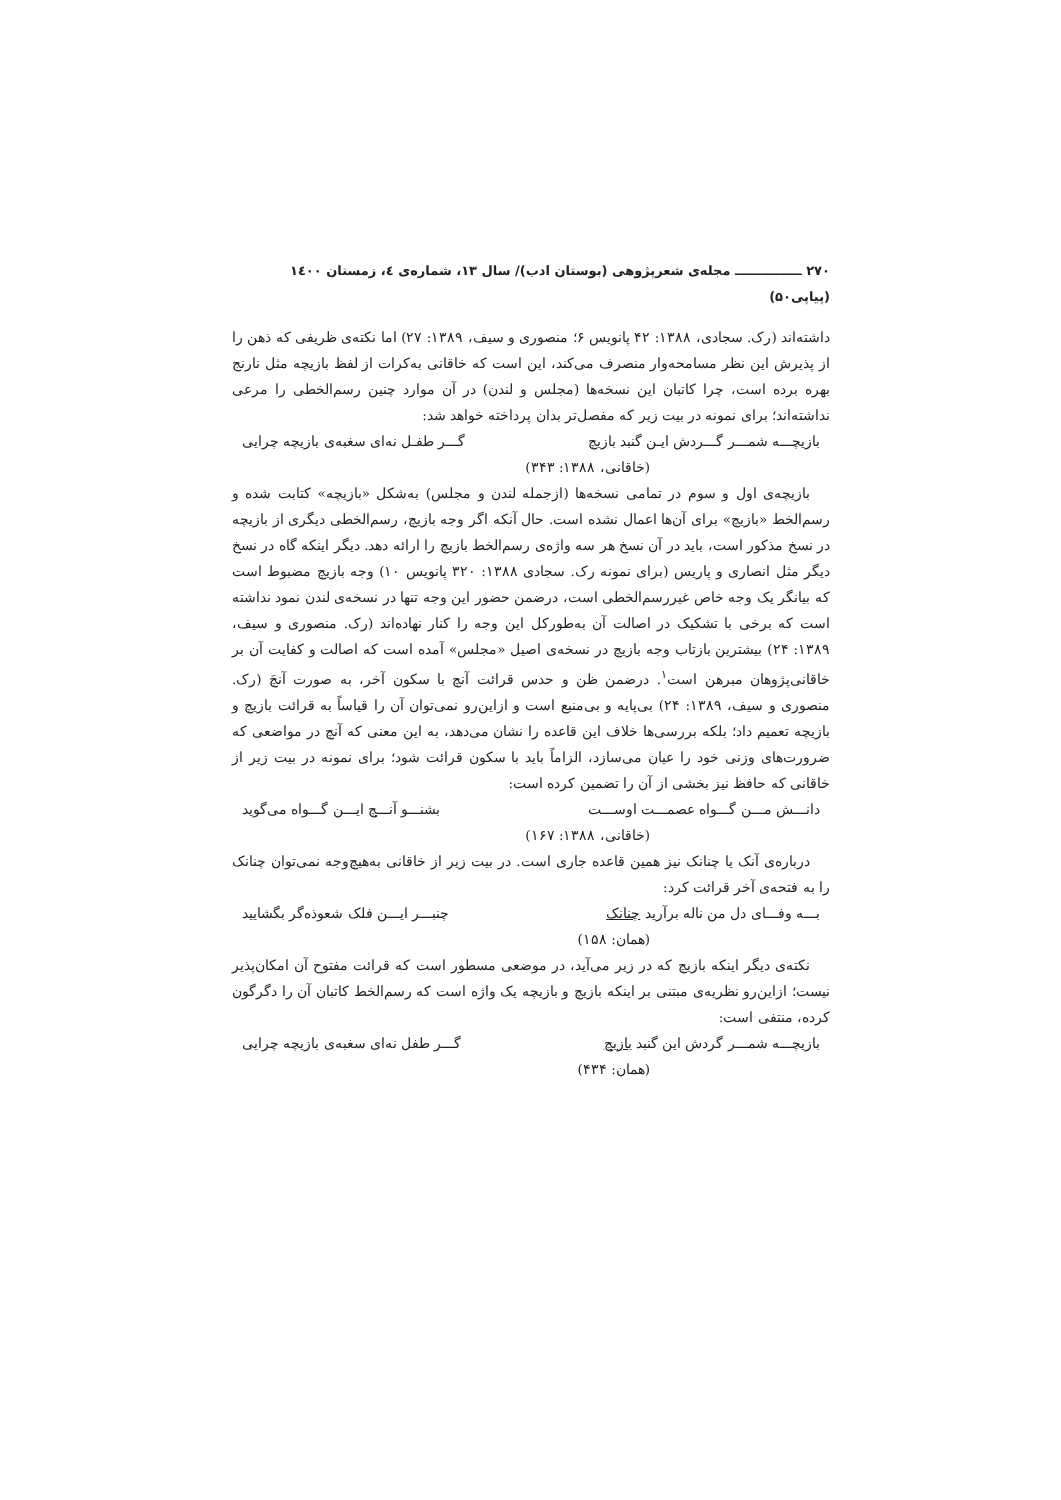۲۷۰ ـــــــــــــــ مجله‌ی شعرپژوهی (بوستان ادب)/ سال ۱۳، شماره‌ی ٤، زمستان ۱٤۰۰ (پیاپی۵۰)
داشته‌اند (رک. سجادی، ۱۳۸۸: ۴۲ پانویس ۶؛ منصوری و سیف، ۱۳۸۹: ۲۷) اما نکته‌ی ظریفی که ذهن را از پذیرش این نظر مسامحه‌وار منصرف می‌کند، این است که خاقانی به‌کرات از لفظ بازیچه مثل نارنج بهره برده است، چرا کاتبان این نسخه‌ها (مجلس و لندن) در آن موارد چنین رسم‌الخطی را مرعی نداشته‌اند؛ برای نمونه در بیت زیر که مفصل‌تر بدان پرداخته خواهد شد:
بازیچـــه شمـــر گـــردش ایـن گنبد بازیچ گـــر طفـل نه‌ای سغبه‌ی بازیچه چرایی
(خاقانی، ۱۳۸۸: ۳۴۳)
بازیچه‌ی اول و سوم در تمامی نسخه‌ها (ازجمله لندن و مجلس) به‌شکل «بازیچه» کتابت شده و رسم‌الخط «بازیچ» برای آن‌ها اعمال نشده است. حال آنکه اگر وجه بازیچ، رسم‌الخطی دیگری از بازیچه در نسخ مذکور است، باید در آن نسخ هر سه واژه‌ی رسم‌الخط بازیچ را ارائه دهد. دیگر اینکه گاه در نسخ دیگر مثل انصاری و پاریس (برای نمونه رک. سجادی ۱۳۸۸: ۳۲۰ پانویس ۱۰) وجه بازیچ مضبوط است که بیانگر یک وجه خاص غیررسم‌الخطی است، درضمن حضور این وجه تنها در نسخه‌ی لندن نمود نداشته است که برخی با تشکیک در اصالت آن به‌طورکل این وجه را کنار نهاده‌اند (رک. منصوری و سیف، ۱۳۸۹: ۲۴) بیشترین بازتاب وجه بازیچ در نسخه‌ی اصیل «مجلس» آمده است که اصالت و کفایت آن بر خاقانی‌پژوهان مبرهن است<sup>۱</sup>. درضمن ظن و حدس قرائت آنچ با سکون آخر، به صورت آنچَ (رک. منصوری و سیف، ۱۳۸۹: ۲۴) بی‌پایه و بی‌منبع است و ازاین‌رو نمی‌توان آن را قیاساً به قرائت بازیچ و بازیچه تعمیم داد؛ بلکه بررسی‌ها خلاف این قاعده را نشان می‌دهد، به این معنی که آنچ در مواضعی که ضرورت‌های وزنی خود را عیان می‌سازد، الزاماً باید با سکون قرائت شود؛ برای نمونه در بیت زیر از خاقانی که حافظ نیز بخشی از آن را تضمین کرده است:
دانـــش مـــن گـــواه عصمـــت اوســـت بشنـــو آنـــچ ایـــن گـــواه می‌گوید
(خاقانی، ۱۳۸۸: ۱۶۷)
درباره‌ی آنک یا چنانک نیز همین قاعده جاری است. در بیت زیر از خاقانی به‌هیچ‌وجه نمی‌توان چنانک را به فتحه‌ی آخر قرائت کرد:
بـــه وفـــای دل من ناله برآرید چنانک چنبـــر ایـــن فلک شعوذه‌گر بگشایید
(همان: ۱۵۸)
نکته‌ی دیگر اینکه بازیچ که در زیر می‌آید، در موضعی مسطور است که قرائت مفتوح آن امکان‌پذیر نیست؛ ازاین‌رو نظریه‌ی مبتنی بر اینکه بازیچ و بازیچه یک واژه است که رسم‌الخط کاتبان آن را دگرگون کرده، منتفی است:
بازیچـــه شمـــر گردش این گنبد بازیچ گـــر طفل نه‌ای سغبه‌ی بازیچه چرایی
(همان: ۴۳۴)